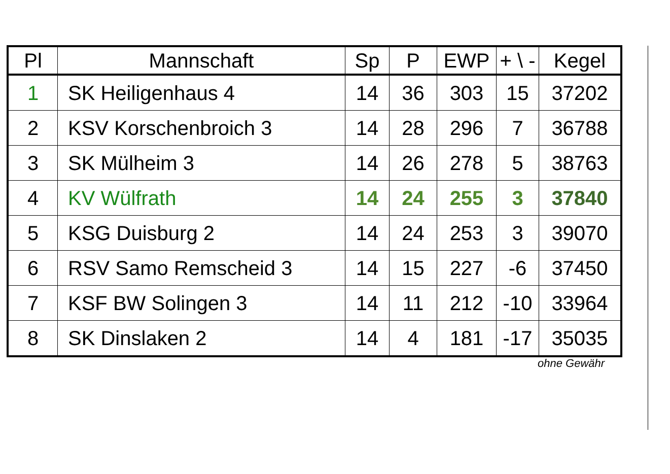| Pl | Mannschaft | Sp | P | EWP | + \ - | Kegel |
| --- | --- | --- | --- | --- | --- | --- |
| 1 | SK Heiligenhaus 4 | 14 | 36 | 303 | 15 | 37202 |
| 2 | KSV Korschenbroich 3 | 14 | 28 | 296 | 7 | 36788 |
| 3 | SK Mülheim 3 | 14 | 26 | 278 | 5 | 38763 |
| 4 | KV Wülfrath | 14 | 24 | 255 | 3 | 37840 |
| 5 | KSG Duisburg 2 | 14 | 24 | 253 | 3 | 39070 |
| 6 | RSV Samo Remscheid 3 | 14 | 15 | 227 | -6 | 37450 |
| 7 | KSF BW Solingen 3 | 14 | 11 | 212 | -10 | 33964 |
| 8 | SK Dinslaken 2 | 14 | 4 | 181 | -17 | 35035 |
ohne Gewähr